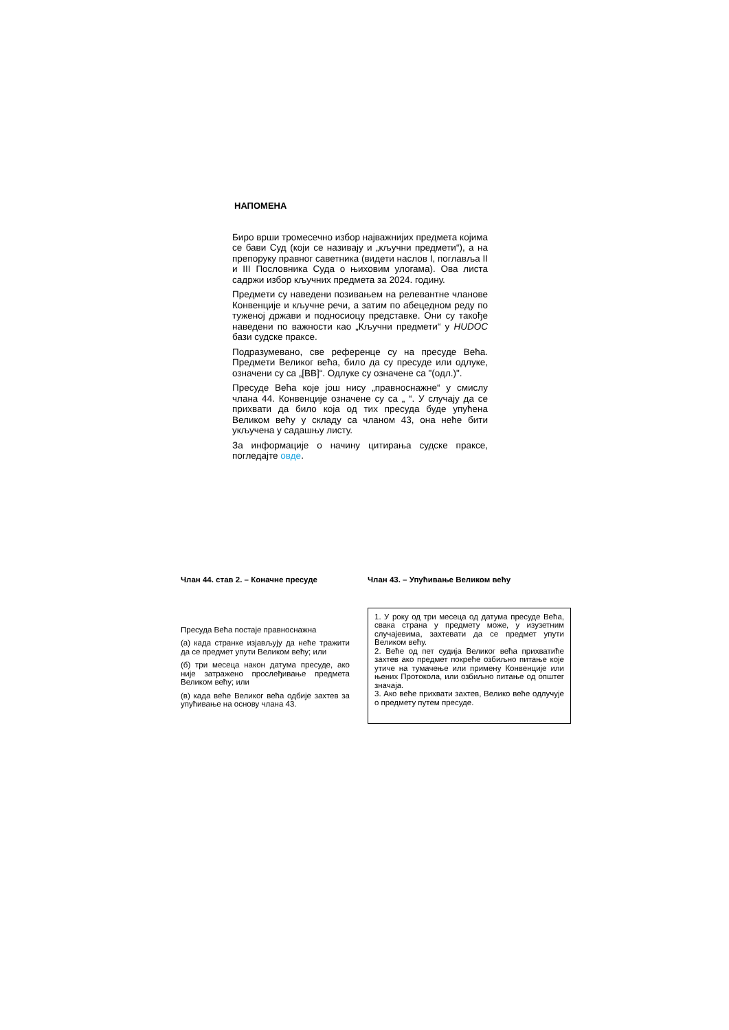НАПОМЕНА
Биро врши тромесечно избор најважнијих предмета којима се бави Суд (који се називају и „кључни предмети“), а на препоруку правног саветника (видети наслов I, поглавља II и III Пословника Суда о њиховим улогама). Ова листа садржи избор кључних предмета за 2024. годину.
Предмети су наведени позивањем на релевантне чланове Конвенције и кључне речи, а затим по абецедном реду по туженој држави и подносиоцу представке. Они су такође наведени по важности као „Кључни предмети“ у HUDOC бази судске праксе.
Подразумевано, све референце су на пресуде Већа. Предмети Великог већа, било да су пресуде или одлуке, означени су са „[ВВ]“. Одлуке су означене са "(одл.)".
Пресуде Већа које још нису „правноснажне“ у смислу члана 44. Конвенције означене су са „ “. У случају да се прихвати да било која од тих пресуда буде упућена Великом већу у складу са чланом 43, она неће бити укључена у садашњу листу.
За информације о начину цитирања судске праксе, погледајте овде.
Члан 44. став 2. – Коначне пресуде
Пресуда Већа постаје правноснажна
(а) када странке изјављују да неће тражити да се предмет упути Великом већу; или
(б) три месеца након датума пресуде, ако није затражено прослеђивање предмета Великом већу; или
(в) када веће Великог већа одбије захтев за упућивање на основу члана 43.
Члан 43. – Упућивање Великом већу
1. У року од три месеца од датума пресуде Већа, свака страна у предмету може, у изузетним случајевима, захтевати да се предмет упути Великом већу.
2. Веће од пет судија Великог већа прихватиће захтев ако предмет покреће озбиљно питање које утиче на тумачење или примену Конвенције или њених Протокола, или озбиљно питање од општег значаја.
3. Ако веће прихвати захтев, Велико веће одлучује о предмету путем пресуде.